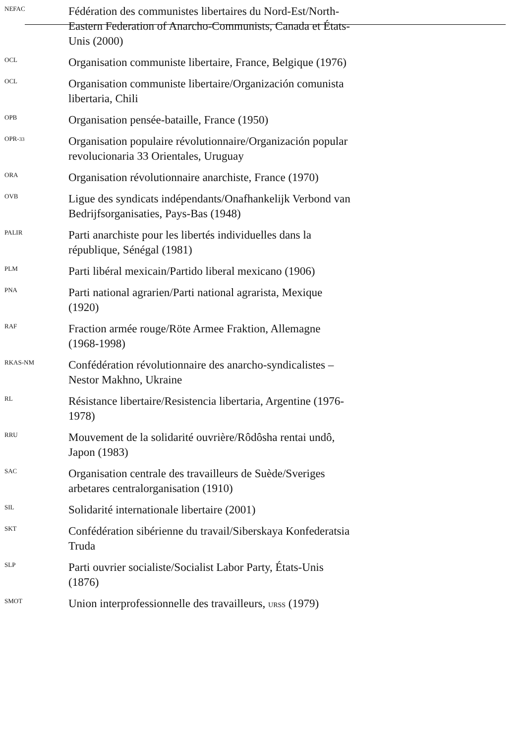NEFAC
Fédération des communistes libertaires du Nord-Est/North-Eastern Federation of Anarcho-Communists, Canada et États-Unis (2000)
OCL
Organisation communiste libertaire, France, Belgique (1976)
OCL
Organisation communiste libertaire/Organización comunista libertaria, Chili
OPB
Organisation pensée-bataille, France (1950)
OPR-33
Organisation populaire révolutionnaire/Organización popular revolucionaria 33 Orientales, Uruguay
ORA
Organisation révolutionnaire anarchiste, France (1970)
OVB
Ligue des syndicats indépendants/Onafhankelijk Verbond van Bedrijfsorganisaties, Pays-Bas (1948)
PALIR
Parti anarchiste pour les libertés individuelles dans la république, Sénégal (1981)
PLM
Parti libéral mexicain/Partido liberal mexicano (1906)
PNA
Parti national agrarien/Parti national agrarista, Mexique (1920)
RAF
Fraction armée rouge/Röte Armee Fraktion, Allemagne (1968-1998)
RKAS-NM
Confédération révolutionnaire des anarcho-syndicalistes – Nestor Makhno, Ukraine
RL
Résistance libertaire/Resistencia libertaria, Argentine (1976-1978)
RRU
Mouvement de la solidarité ouvrière/Rôdôsha rentai undô, Japon (1983)
SAC
Organisation centrale des travailleurs de Suède/Sveriges arbetares centralorganisation (1910)
SIL
Solidarité internationale libertaire (2001)
SKT
Confédération sibérienne du travail/Siberskaya Konfederatsia Truda
SLP
Parti ouvrier socialiste/Socialist Labor Party, États-Unis (1876)
SMOT
Union interprofessionnelle des travailleurs, URSS (1979)